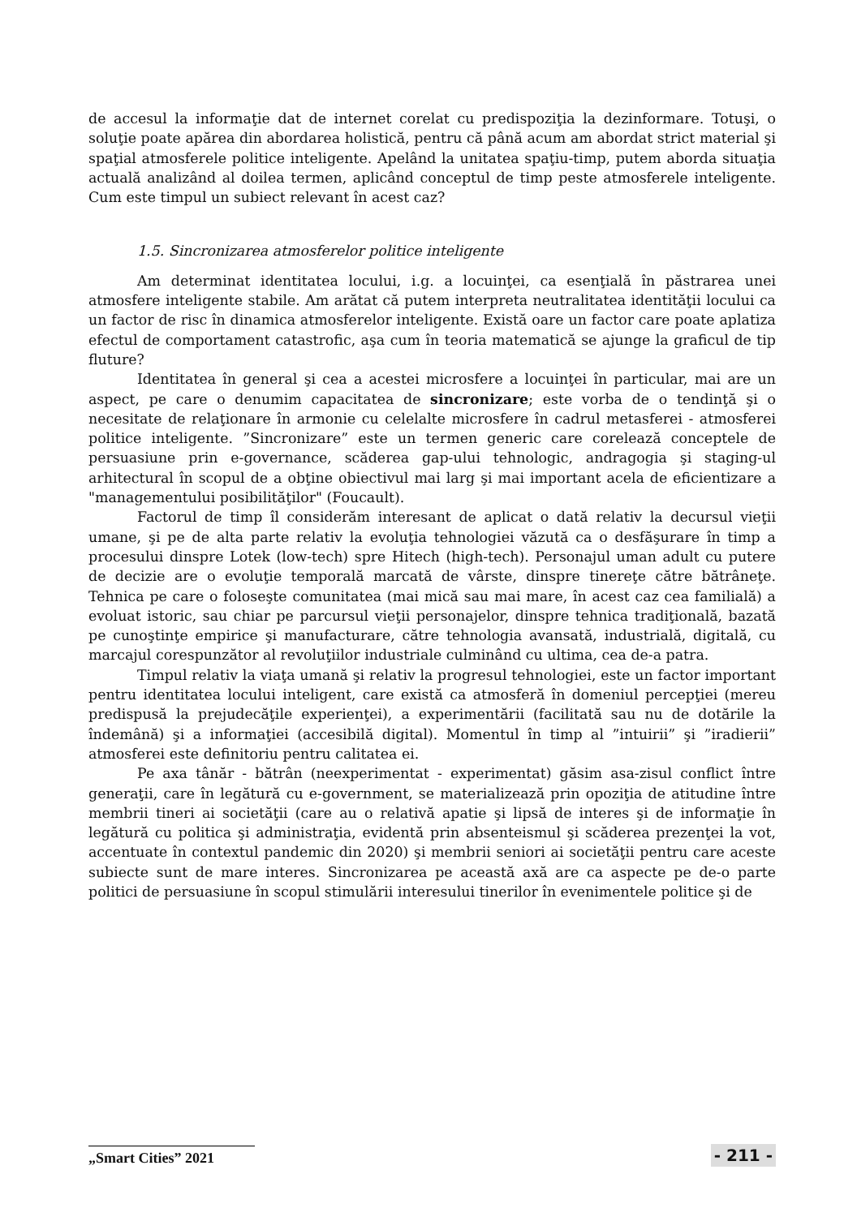de accesul la informaţie dat de internet corelat cu predispoziţia la dezinformare. Totuşi, o soluţie poate apărea din abordarea holistică, pentru că până acum am abordat strict material şi spaţial atmosferele politice inteligente. Apelând la unitatea spaţiu-timp, putem aborda situaţia actuală analizând al doilea termen, aplicând conceptul de timp peste atmosferele inteligente. Cum este timpul un subiect relevant în acest caz?
1.5. Sincronizarea atmosferelor politice inteligente
Am determinat identitatea locului, i.g. a locuinţei, ca esenţială în păstrarea unei atmosfere inteligente stabile. Am arătat că putem interpreta neutralitatea identităţii locului ca un factor de risc în dinamica atmosferelor inteligente. Există oare un factor care poate aplatiza efectul de comportament catastrofic, aşa cum în teoria matematică se ajunge la graficul de tip fluture?
Identitatea în general şi cea a acestei microsfere a locuinţei în particular, mai are un aspect, pe care o denumim capacitatea de sincronizare; este vorba de o tendinţă şi o necesitate de relaţionare în armonie cu celelalte microsfere în cadrul metasferei - atmosferei politice inteligente. ”Sincronizare” este un termen generic care corelează conceptele de persuasiune prin e-governance, scăderea gap-ului tehnologic, andragogia şi staging-ul arhitectural în scopul de a obţine obiectivul mai larg şi mai important acela de eficientizare a "managementului posibilităţilor" (Foucault).
Factorul de timp îl considerăm interesant de aplicat o dată relativ la decursul vieţii umane, şi pe de alta parte relativ la evoluţia tehnologiei văzută ca o desfăşurare în timp a procesului dinspre Lotek (low-tech) spre Hitech (high-tech). Personajul uman adult cu putere de decizie are o evoluţie temporală marcată de vârste, dinspre tinereţe către bătrâneţe. Tehnica pe care o foloseşte comunitatea (mai mică sau mai mare, în acest caz cea familială) a evoluat istoric, sau chiar pe parcursul vieţii personajelor, dinspre tehnica tradiţională, bazată pe cunoştinţe empirice şi manufacturare, către tehnologia avansată, industrială, digitală, cu marcajul corespunzător al revoluţiilor industriale culminând cu ultima, cea de-a patra.
Timpul relativ la viaţa umană şi relativ la progresul tehnologiei, este un factor important pentru identitatea locului inteligent, care există ca atmosferă în domeniul percepţiei (mereu predispusă la prejudecăţile experienţei), a experimentării (facilitată sau nu de dotările la îndemână) şi a informaţiei (accesibilă digital). Momentul în timp al ”intuirii” şi ”iradierii” atmosferei este definitoriu pentru calitatea ei.
Pe axa tânăr - bătrân (neexperimentat - experimentat) găsim asa-zisul conflict între generaţii, care în legătură cu e-government, se materializează prin opoziţia de atitudine între membrii tineri ai societăţii (care au o relativă apatie şi lipsă de interes şi de informaţie în legătură cu politica şi administraţia, evidentă prin absenteismul şi scăderea prezenţei la vot, accentuate în contextul pandemic din 2020) şi membrii seniori ai societăţii pentru care aceste subiecte sunt de mare interes. Sincronizarea pe această axă are ca aspecte pe de-o parte politici de persuasiune în scopul stimulării interesului tinerilor în evenimentele politice şi de
„Smart Cities” 2021
- 211 -